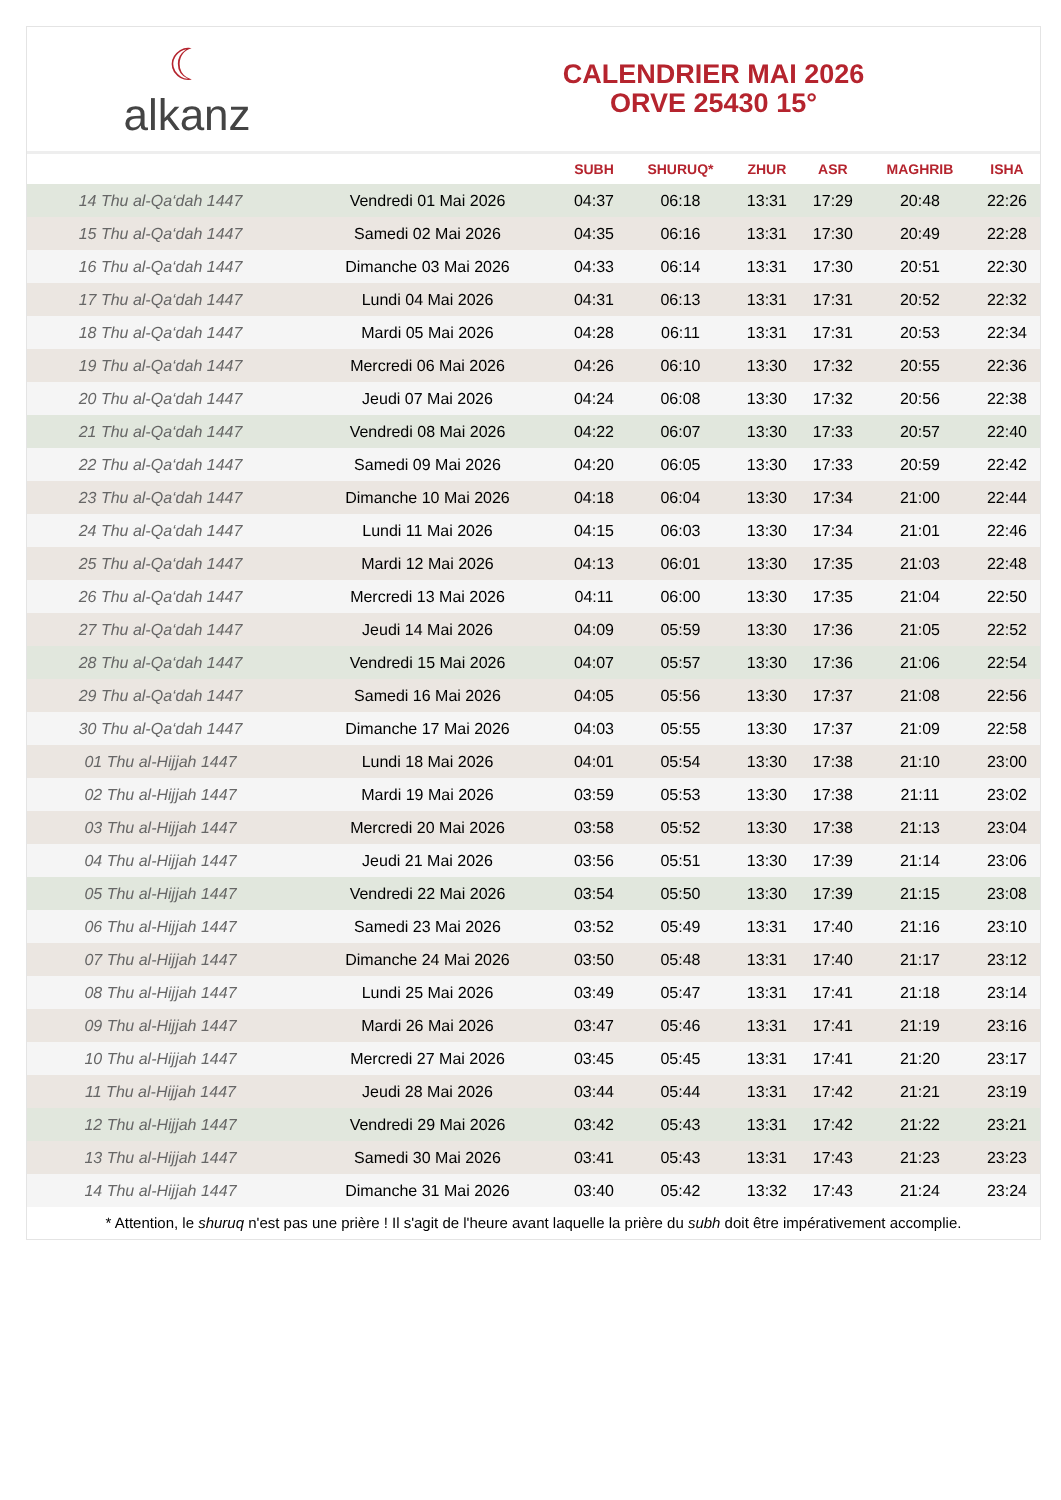☾
alkanz
CALENDRIER MAI 2026
ORVE 25430 15°
| | | SUBH | SHURUQ* | ZHUR | ASR | MAGHRIB | ISHA |
| --- | --- | --- | --- | --- | --- | --- | --- |
| 14 Thu al-Qa‘dah 1447 | Vendredi 01 Mai 2026 | 04:37 | 06:18 | 13:31 | 17:29 | 20:48 | 22:26 |
| 15 Thu al-Qa‘dah 1447 | Samedi 02 Mai 2026 | 04:35 | 06:16 | 13:31 | 17:30 | 20:49 | 22:28 |
| 16 Thu al-Qa‘dah 1447 | Dimanche 03 Mai 2026 | 04:33 | 06:14 | 13:31 | 17:30 | 20:51 | 22:30 |
| 17 Thu al-Qa‘dah 1447 | Lundi 04 Mai 2026 | 04:31 | 06:13 | 13:31 | 17:31 | 20:52 | 22:32 |
| 18 Thu al-Qa‘dah 1447 | Mardi 05 Mai 2026 | 04:28 | 06:11 | 13:31 | 17:31 | 20:53 | 22:34 |
| 19 Thu al-Qa‘dah 1447 | Mercredi 06 Mai 2026 | 04:26 | 06:10 | 13:30 | 17:32 | 20:55 | 22:36 |
| 20 Thu al-Qa‘dah 1447 | Jeudi 07 Mai 2026 | 04:24 | 06:08 | 13:30 | 17:32 | 20:56 | 22:38 |
| 21 Thu al-Qa‘dah 1447 | Vendredi 08 Mai 2026 | 04:22 | 06:07 | 13:30 | 17:33 | 20:57 | 22:40 |
| 22 Thu al-Qa‘dah 1447 | Samedi 09 Mai 2026 | 04:20 | 06:05 | 13:30 | 17:33 | 20:59 | 22:42 |
| 23 Thu al-Qa‘dah 1447 | Dimanche 10 Mai 2026 | 04:18 | 06:04 | 13:30 | 17:34 | 21:00 | 22:44 |
| 24 Thu al-Qa‘dah 1447 | Lundi 11 Mai 2026 | 04:15 | 06:03 | 13:30 | 17:34 | 21:01 | 22:46 |
| 25 Thu al-Qa‘dah 1447 | Mardi 12 Mai 2026 | 04:13 | 06:01 | 13:30 | 17:35 | 21:03 | 22:48 |
| 26 Thu al-Qa‘dah 1447 | Mercredi 13 Mai 2026 | 04:11 | 06:00 | 13:30 | 17:35 | 21:04 | 22:50 |
| 27 Thu al-Qa‘dah 1447 | Jeudi 14 Mai 2026 | 04:09 | 05:59 | 13:30 | 17:36 | 21:05 | 22:52 |
| 28 Thu al-Qa‘dah 1447 | Vendredi 15 Mai 2026 | 04:07 | 05:57 | 13:30 | 17:36 | 21:06 | 22:54 |
| 29 Thu al-Qa‘dah 1447 | Samedi 16 Mai 2026 | 04:05 | 05:56 | 13:30 | 17:37 | 21:08 | 22:56 |
| 30 Thu al-Qa‘dah 1447 | Dimanche 17 Mai 2026 | 04:03 | 05:55 | 13:30 | 17:37 | 21:09 | 22:58 |
| 01 Thu al-Hijjah 1447 | Lundi 18 Mai 2026 | 04:01 | 05:54 | 13:30 | 17:38 | 21:10 | 23:00 |
| 02 Thu al-Hijjah 1447 | Mardi 19 Mai 2026 | 03:59 | 05:53 | 13:30 | 17:38 | 21:11 | 23:02 |
| 03 Thu al-Hijjah 1447 | Mercredi 20 Mai 2026 | 03:58 | 05:52 | 13:30 | 17:38 | 21:13 | 23:04 |
| 04 Thu al-Hijjah 1447 | Jeudi 21 Mai 2026 | 03:56 | 05:51 | 13:30 | 17:39 | 21:14 | 23:06 |
| 05 Thu al-Hijjah 1447 | Vendredi 22 Mai 2026 | 03:54 | 05:50 | 13:30 | 17:39 | 21:15 | 23:08 |
| 06 Thu al-Hijjah 1447 | Samedi 23 Mai 2026 | 03:52 | 05:49 | 13:31 | 17:40 | 21:16 | 23:10 |
| 07 Thu al-Hijjah 1447 | Dimanche 24 Mai 2026 | 03:50 | 05:48 | 13:31 | 17:40 | 21:17 | 23:12 |
| 08 Thu al-Hijjah 1447 | Lundi 25 Mai 2026 | 03:49 | 05:47 | 13:31 | 17:41 | 21:18 | 23:14 |
| 09 Thu al-Hijjah 1447 | Mardi 26 Mai 2026 | 03:47 | 05:46 | 13:31 | 17:41 | 21:19 | 23:16 |
| 10 Thu al-Hijjah 1447 | Mercredi 27 Mai 2026 | 03:45 | 05:45 | 13:31 | 17:41 | 21:20 | 23:17 |
| 11 Thu al-Hijjah 1447 | Jeudi 28 Mai 2026 | 03:44 | 05:44 | 13:31 | 17:42 | 21:21 | 23:19 |
| 12 Thu al-Hijjah 1447 | Vendredi 29 Mai 2026 | 03:42 | 05:43 | 13:31 | 17:42 | 21:22 | 23:21 |
| 13 Thu al-Hijjah 1447 | Samedi 30 Mai 2026 | 03:41 | 05:43 | 13:31 | 17:43 | 21:23 | 23:23 |
| 14 Thu al-Hijjah 1447 | Dimanche 31 Mai 2026 | 03:40 | 05:42 | 13:32 | 17:43 | 21:24 | 23:24 |
* Attention, le shuruq n'est pas une prière ! Il s'agit de l'heure avant laquelle la prière du subh doit être impérativement accomplie.